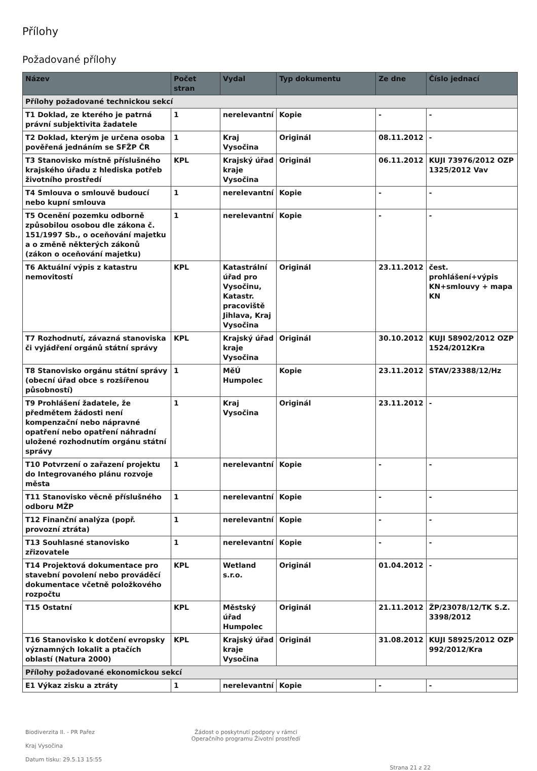Přílohy
Požadované přílohy
| Název | Počet stran | Vydal | Typ dokumentu | Ze dne | Číslo jednací |
| --- | --- | --- | --- | --- | --- |
| Přílohy požadované technickou sekcí | | | | | |
| T1 Doklad, ze kterého je patrná právní subjektivita žadatele | 1 | nerelevantní | Kopie | - | - |
| T2 Doklad, kterým je určena osoba pověřená jednáním se SFŽP ČR | 1 | Kraj Vysočina | Originál | 08.11.2012 | - |
| T3 Stanovisko místně příslušného krajského úřadu z hlediska potřeb životního prostředí | KPL | Krajský úřad kraje Vysočina | Originál | 06.11.2012 | KUJI 73976/2012 OZP 1325/2012 Vav |
| T4 Smlouva o smlouvě budoucí nebo kupní smlouva | 1 | nerelevantní | Kopie | - | - |
| T5 Ocenění pozemku odborně způsobilou osobou dle zákona č. 151/1997 Sb., o oceňování majetku a o změně některých zákonů (zákon o oceňování majetku) | 1 | nerelevantní | Kopie | - | - |
| T6 Aktuální výpis z katastru nemovitostí | KPL | Katastrální úřad pro Vysočinu, Katastr. pracoviště Jihlava, Kraj Vysočina | Originál | 23.11.2012 | čest. prohlášení+výpis KN+smlouvy + mapa KN |
| T7 Rozhodnutí, závazná stanoviska či vyjádření orgánů státní správy | KPL | Krajský úřad kraje Vysočina | Originál | 30.10.2012 | KUJI 58902/2012 OZP 1524/2012Kra |
| T8 Stanovisko orgánu státní správy (obecní úřad obce s rozšířenou působností) | 1 | MěÚ Humpolec | Kopie | 23.11.2012 | STAV/23388/12/Hz |
| T9 Prohlášení žadatele, že předmětem žádosti není kompenzační nebo nápravné opatření nebo opatření náhradní uložené rozhodnutím orgánu státní správy | 1 | Kraj Vysočina | Originál | 23.11.2012 | - |
| T10 Potvrzení o zařazení projektu do Integrovaného plánu rozvoje města | 1 | nerelevantní | Kopie | - | - |
| T11 Stanovisko věcně příslušného odboru MŽP | 1 | nerelevantní | Kopie | - | - |
| T12 Finanční analýza (popř. provozní ztráta) | 1 | nerelevantní | Kopie | - | - |
| T13 Souhlasné stanovisko zřizovatele | 1 | nerelevantní | Kopie | - | - |
| T14 Projektová dokumentace pro stavební povolení nebo prováděcí dokumentace včetně položkového rozpočtu | KPL | Wetland s.r.o. | Originál | 01.04.2012 | - |
| T15 Ostatní | KPL | Městský úřad Humpolec | Originál | 21.11.2012 | ŽP/23078/12/TK S.Z. 3398/2012 |
| T16 Stanovisko k dotčení evropsky významných lokalit a ptačích oblastí (Natura 2000) | KPL | Krajský úřad kraje Vysočina | Originál | 31.08.2012 | KUJI 58925/2012 OZP 992/2012/Kra |
| Přílohy požadované ekonomickou sekcí | | | | | |
| E1 Výkaz zisku a ztráty | 1 | nerelevantní | Kopie | - | - |
Biodiverzita II. - PR Pařez
Kraj Vysočina
Datum tisku: 29.5.13 15:55
Žádost o poskytnutí podpory v rámci
Operačního programu Životní prostředí
Strana 21 z 22